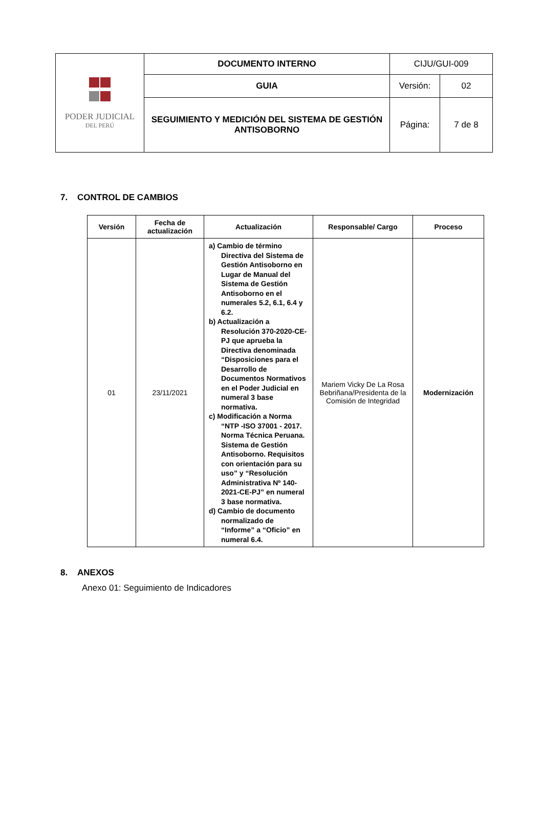| PODER JUDICIAL DEL PERÚ | DOCUMENTO INTERNO | CIJU/GUI-009 | |
| | GUIA | Versión: | 02 |
| | SEGUIMIENTO Y MEDICIÓN DEL SISTEMA DE GESTIÓN ANTISOBORNO | Página: | 7 de 8 |
7. CONTROL DE CAMBIOS
| Versión | Fecha de actualización | Actualización | Responsable/ Cargo | Proceso |
| --- | --- | --- | --- | --- |
| 01 | 23/11/2021 | a) Cambio de término Directiva del Sistema de Gestión Antisoborno en Lugar de Manual del Sistema de Gestión Antisoborno en el numerales 5.2, 6.1, 6.4 y 6.2. b) Actualización a Resolución 370-2020-CE-PJ que aprueba la Directiva denominada “Disposiciones para el Desarrollo de Documentos Normativos en el Poder Judicial en numeral 3 base normativa. c) Modificación a Norma “NTP -ISO 37001 - 2017. Norma Técnica Peruana. Sistema de Gestión Antisoborno. Requisitos con orientación para su uso” y “Resolución Administrativa Nº 140-2021-CE-PJ” en numeral 3 base normativa. d) Cambio de documento normalizado de “Informe” a “Oficio” en numeral 6.4. | Mariem Vicky De La Rosa Bebriñana/Presidenta de la Comisión de Integridad | Modernización |
8. ANEXOS
Anexo 01: Seguimiento de Indicadores